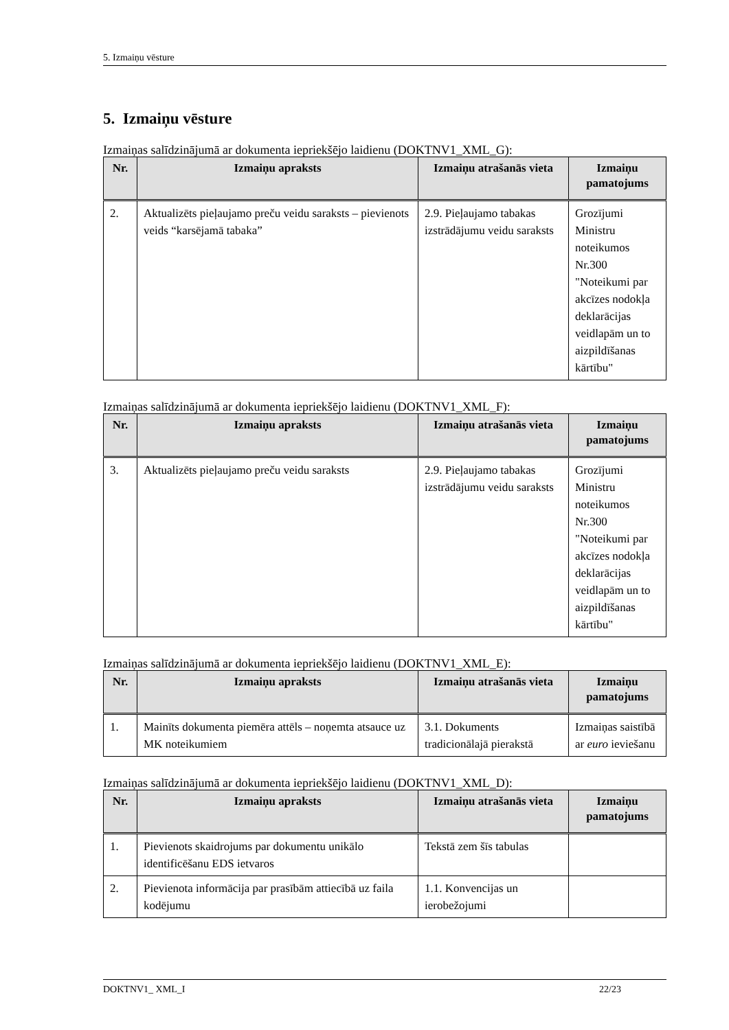5. Izmaiņu vēsture
5. Izmaiņu vēsture
Izmaiņas salīdzinājumā ar dokumenta iepriekšējo laidienu (DOKTNV1_XML_G):
| Nr. | Izmaiņu apraksts | Izmaiņu atrašanās vieta | Izmaiņu pamatojums |
| --- | --- | --- | --- |
| 2. | Aktualizēts pieļaujamo preču veidu saraksts – pievienots veids “karsējamā tabaka” | 2.9. Pieļaujamo tabakas izstrādājumu veidu saraksts | Grozījumi Ministru noteikumos Nr.300 "Noteikumi par akcīzes nodokļa deklarācijas veidlapām un to aizpildīšanas kārtību" |
Izmaiņas salīdzinājumā ar dokumenta iepriekšējo laidienu (DOKTNV1_XML_F):
| Nr. | Izmaiņu apraksts | Izmaiņu atrašanās vieta | Izmaiņu pamatojums |
| --- | --- | --- | --- |
| 3. | Aktualizēts pieļaujamo preču veidu saraksts | 2.9. Pieļaujamo tabakas izstrādājumu veidu saraksts | Grozījumi Ministru noteikumos Nr.300 "Noteikumi par akcīzes nodokļa deklarācijas veidlapām un to aizpildīšanas kārtību" |
Izmaiņas salīdzinājumā ar dokumenta iepriekšējo laidienu (DOKTNV1_XML_E):
| Nr. | Izmaiņu apraksts | Izmaiņu atrašanās vieta | Izmaiņu pamatojums |
| --- | --- | --- | --- |
| 1. | Mainīts dokumenta piemēra attēls – noņemta atsauce uz MK noteikumiem | 3.1. Dokuments tradicionālajā pierakstā | Izmaiņas saistībā ar euro ieviešanu |
Izmaiņas salīdzinājumā ar dokumenta iepriekšējo laidienu (DOKTNV1_XML_D):
| Nr. | Izmaiņu apraksts | Izmaiņu atrašanās vieta | Izmaiņu pamatojums |
| --- | --- | --- | --- |
| 1. | Pievienots skaidrojums par dokumentu unikālo identificēšanu EDS ietvaros | Tekstā zem šīs tabulas | |
| 2. | Pievienota informācija par prasībām attiecībā uz faila kodējumu | 1.1. Konvencijas un ierobežojumi | |
DOKTNV1_ XML_I 22/23